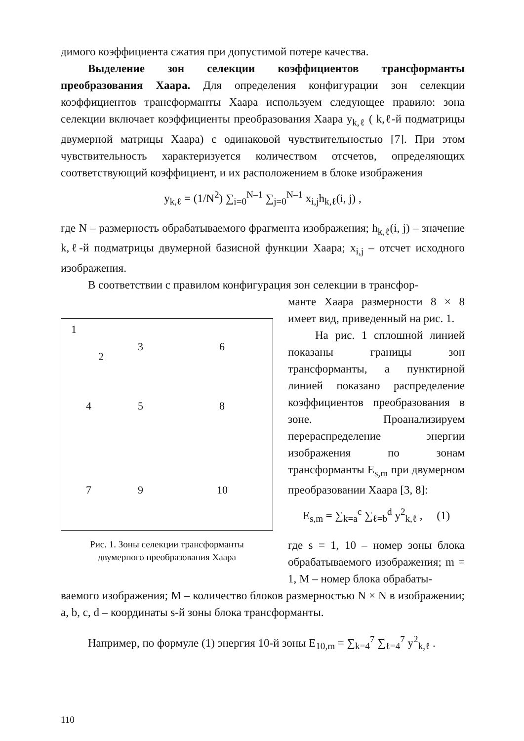димого коэффициента сжатия при допустимой потере качества.
Выделение зон селекции коэффициентов трансформанты преобразования Хаара. Для определения конфигурации зон селекции коэффициентов трансформанты Хаара используем следующее правило: зона селекции включает коэффициенты преобразования Хаара y<sub>k,ℓ</sub> ( k,ℓ-й подматрицы двумерной матрицы Хаара) с одинаковой чувствительностью [7]. При этом чувствительность характеризуется количеством отсчетов, определяющих соответствующий коэффициент, и их расположением в блоке изображения
y<sub>k,ℓ</sub> = (1/N<sup>2</sup>) ∑<sub>i=0</sub><sup>N–1</sup> ∑<sub>j=0</sub><sup>N–1</sup> x<sub>i,j</sub>h<sub>k,ℓ</sub>(i, j) ,
где N – размерность обрабатываемого фрагмента изображения; h<sub>k,ℓ</sub>(i, j) – значение k,ℓ-й подматрицы двумерной базисной функции Хаара; x<sub>i,j</sub> – отсчет исходного изображения.
В соответствии с правилом конфигурация зон селекции в трансфор-
1
2
3 6
4 5 8
7 9 10
Рис. 1. Зоны селекции трансформанты
двумерного преобразования Хаара
манте Хаара размерности 8 × 8 имеет вид, приведенный на рис. 1.
На рис. 1 сплошной линией показаны границы зон трансформанты, а пунктирной линией показано распределение коэффициентов преобразования в зоне. Проанализируем перераспределение энергии изображения по зонам трансформанты E<sub>s,m</sub> при двумерном преобразовании Хаара [3, 8]:
E<sub>s,m</sub> = ∑<sub>k=a</sub><sup>c</sup> ∑<sub>ℓ=b</sub><sup>d</sup> y<sup>2</sup><sub>k,ℓ</sub> , (1)
где s = 1, 10 – номер зоны блока обрабатываемого изображения; m = 1, M – номер блока обрабаты-
ваемого изображения; M – количество блоков размерностью N × N в изображении; a, b, c, d – координаты s-й зоны блока трансформанты.
Например, по формуле (1) энергия 10-й зоны E<sub>10,m</sub> = ∑<sub>k=4</sub><sup>7</sup> ∑<sub>ℓ=4</sub><sup>7</sup> y<sup>2</sup><sub>k,ℓ</sub> .
110